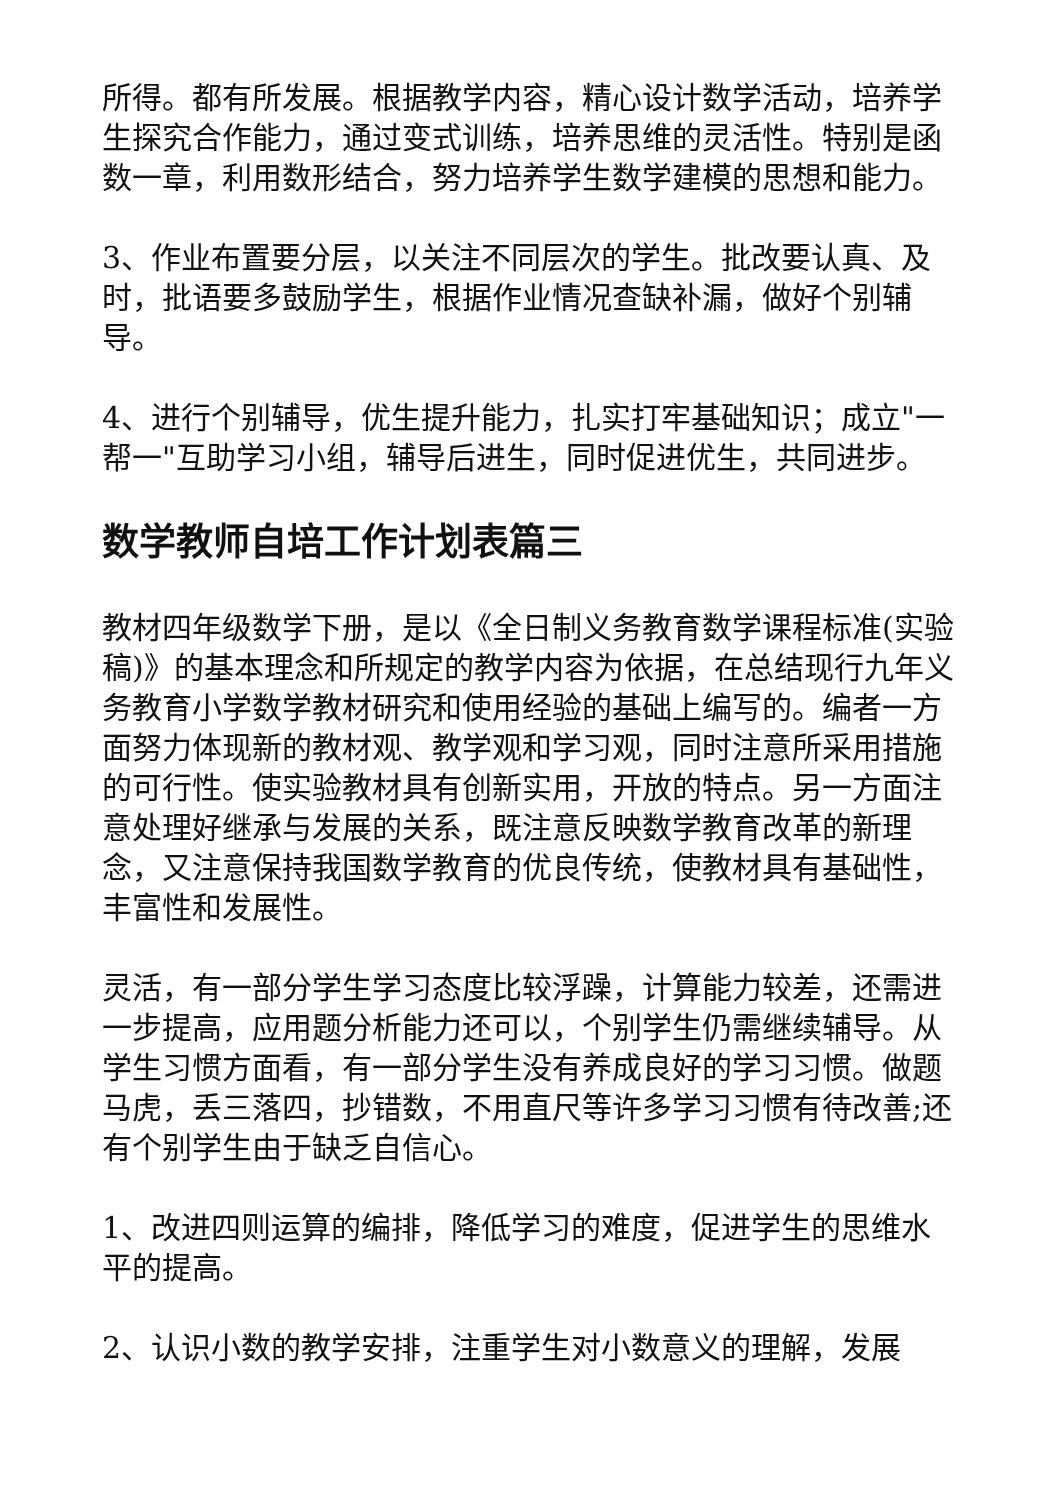所得。都有所发展。根据教学内容，精心设计数学活动，培养学生探究合作能力，通过变式训练，培养思维的灵活性。特别是函数一章，利用数形结合，努力培养学生数学建模的思想和能力。
3、作业布置要分层，以关注不同层次的学生。批改要认真、及时，批语要多鼓励学生，根据作业情况查缺补漏，做好个别辅导。
4、进行个别辅导，优生提升能力，扎实打牢基础知识；成立"一帮一"互助学习小组，辅导后进生，同时促进优生，共同进步。
数学教师自培工作计划表篇三
教材四年级数学下册，是以《全日制义务教育数学课程标准(实验稿)》的基本理念和所规定的教学内容为依据，在总结现行九年义务教育小学数学教材研究和使用经验的基础上编写的。编者一方面努力体现新的教材观、教学观和学习观，同时注意所采用措施的可行性。使实验教材具有创新实用，开放的特点。另一方面注意处理好继承与发展的关系，既注意反映数学教育改革的新理念，又注意保持我国数学教育的优良传统，使教材具有基础性，丰富性和发展性。
灵活，有一部分学生学习态度比较浮躁，计算能力较差，还需进一步提高，应用题分析能力还可以，个别学生仍需继续辅导。从学生习惯方面看，有一部分学生没有养成良好的学习习惯。做题马虎，丢三落四，抄错数，不用直尺等许多学习习惯有待改善;还有个别学生由于缺乏自信心。
1、改进四则运算的编排，降低学习的难度，促进学生的思维水平的提高。
2、认识小数的教学安排，注重学生对小数意义的理解，发展